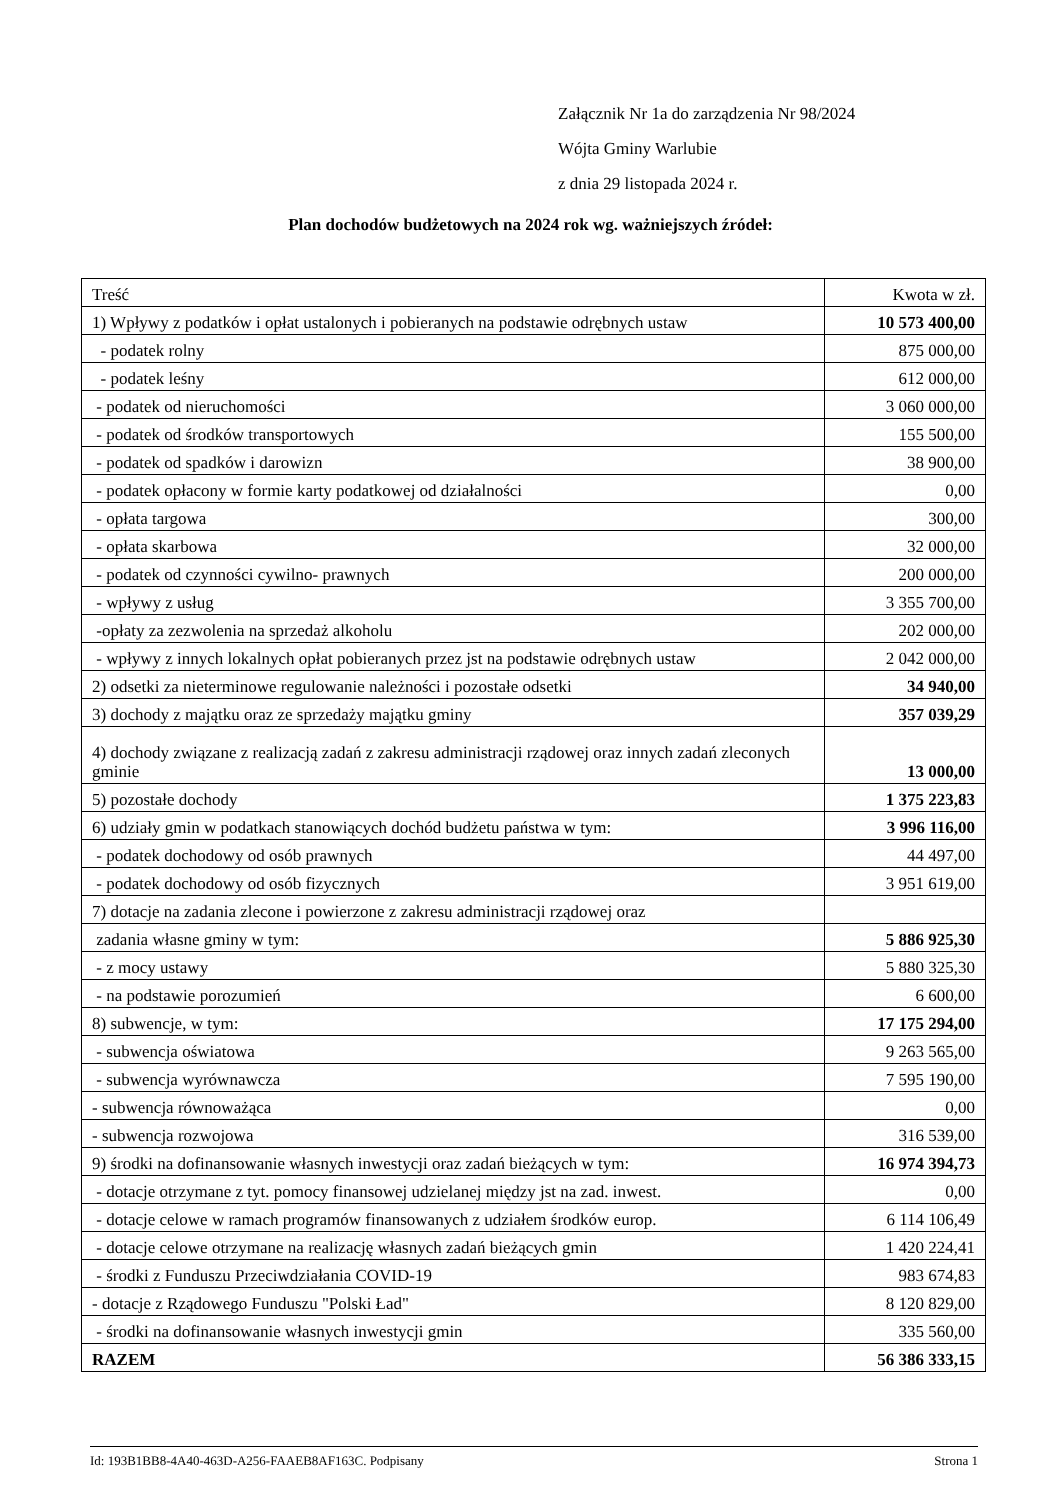Załącznik Nr 1a do zarządzenia Nr 98/2024
Wójta Gminy Warlubie
z dnia 29 listopada 2024 r.
Plan dochodów budżetowych na 2024 rok wg. ważniejszych źródeł:
| Treść | Kwota w zł. |
| 1) Wpływy z podatków i opłat ustalonych i pobieranych na podstawie odrębnych ustaw | 10 573 400,00 |
| - podatek rolny | 875 000,00 |
| - podatek leśny | 612 000,00 |
| - podatek od nieruchomości | 3 060 000,00 |
| - podatek od środków transportowych | 155 500,00 |
| - podatek od spadków i darowizn | 38 900,00 |
| - podatek opłacony w formie karty podatkowej od działalności | 0,00 |
| - opłata targowa | 300,00 |
| - opłata skarbowa | 32 000,00 |
| - podatek od czynności cywilno- prawnych | 200 000,00 |
| - wpływy z usług | 3 355 700,00 |
| -opłaty za zezwolenia na sprzedaż alkoholu | 202 000,00 |
| - wpływy z innych lokalnych opłat pobieranych przez jst na podstawie odrębnych ustaw | 2 042 000,00 |
| 2) odsetki za nieterminowe regulowanie należności i pozostałe odsetki | 34 940,00 |
| 3) dochody z majątku oraz ze sprzedaży majątku gminy | 357 039,29 |
| 4) dochody związane z realizacją zadań z zakresu administracji rządowej oraz innych zadań zleconych gminie | 13 000,00 |
| 5) pozostałe dochody | 1 375 223,83 |
| 6) udziały gmin w podatkach stanowiących dochód budżetu państwa w tym: | 3 996 116,00 |
| - podatek dochodowy od osób prawnych | 44 497,00 |
| - podatek dochodowy od osób fizycznych | 3 951 619,00 |
| 7) dotacje na zadania zlecone i powierzone z zakresu administracji rządowej oraz | |
| zadania własne gminy w tym: | 5 886 925,30 |
| - z mocy ustawy | 5 880 325,30 |
| - na podstawie porozumień | 6 600,00 |
| 8) subwencje, w tym: | 17 175 294,00 |
| - subwencja oświatowa | 9 263 565,00 |
| - subwencja wyrównawcza | 7 595 190,00 |
| - subwencja równoważąca | 0,00 |
| - subwencja rozwojowa | 316 539,00 |
| 9) środki na dofinansowanie własnych inwestycji oraz zadań bieżących w tym: | 16 974 394,73 |
| - dotacje otrzymane z tyt. pomocy finansowej udzielanej między jst na zad. inwest. | 0,00 |
| - dotacje celowe w ramach programów finansowanych z udziałem środków europ. | 6 114 106,49 |
| - dotacje celowe otrzymane na realizację własnych zadań bieżących gmin | 1 420 224,41 |
| - środki z Funduszu Przeciwdziałania COVID-19 | 983 674,83 |
| - dotacje z Rządowego Funduszu "Polski Ład" | 8 120 829,00 |
| - środki na dofinansowanie własnych inwestycji gmin | 335 560,00 |
| RAZEM | 56 386 333,15 |
Id: 193B1BB8-4A40-463D-A256-FAAEB8AF163C. Podpisany Strona 1